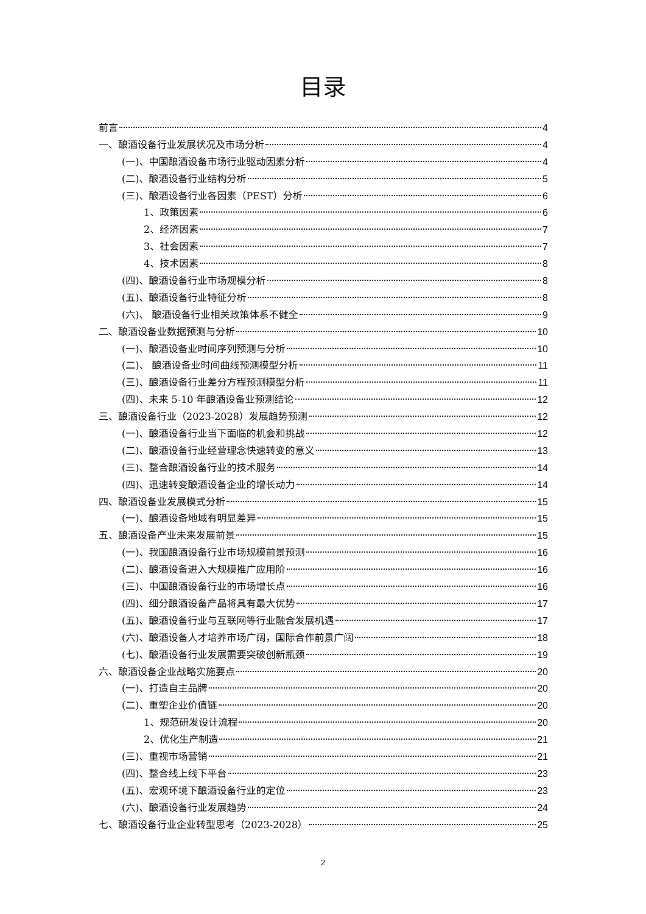目录
前言 4
一、酿酒设备行业发展状况及市场分析 4
(一)、中国酿酒设备市场行业驱动因素分析 4
(二)、酿酒设备行业结构分析 5
(三)、酿酒设备行业各因素（PEST）分析 6
1、政策因素 6
2、经济因素 7
3、社会因素 7
4、技术因素 8
(四)、酿酒设备行业市场规模分析 8
(五)、酿酒设备行业特征分析 8
(六)、 酿酒设备行业相关政策体系不健全 9
二、酿酒设备业数据预测与分析 10
(一)、酿酒设备业时间序列预测与分析 10
(二)、 酿酒设备业时间曲线预测模型分析 11
(三)、酿酒设备行业差分方程预测模型分析 11
(四)、未来 5-10 年酿酒设备业预测结论 12
三、酿酒设备行业（2023-2028）发展趋势预测 12
(一)、酿酒设备行业当下面临的机会和挑战 12
(二)、酿酒设备行业经营理念快速转变的意义 13
(三)、整合酿酒设备行业的技术服务 14
(四)、迅速转变酿酒设备企业的增长动力 14
四、酿酒设备业发展模式分析 15
(一)、酿酒设备地域有明显差异 15
五、酿酒设备产业未来发展前景 15
(一)、我国酿酒设备行业市场规模前景预测 16
(二)、酿酒设备进入大规模推广应用阶 16
(三)、中国酿酒设备行业的市场增长点 16
(四)、细分酿酒设备产品将具有最大优势 17
(五)、酿酒设备行业与互联网等行业融合发展机遇 17
(六)、酿酒设备人才培养市场广阔，国际合作前景广阔 18
(七)、酿酒设备行业发展需要突破创新瓶颈 19
六、酿酒设备企业战略实施要点 20
(一)、打造自主品牌 20
(二)、重塑企业价值链 20
1、规范研发设计流程 20
2、优化生产制造 21
(三)、重视市场营销 21
(四)、整合线上线下平台 23
(五)、宏观环境下酿酒设备行业的定位 23
(六)、酿酒设备行业发展趋势 24
七、酿酒设备行业企业转型思考（2023-2028） 25
2